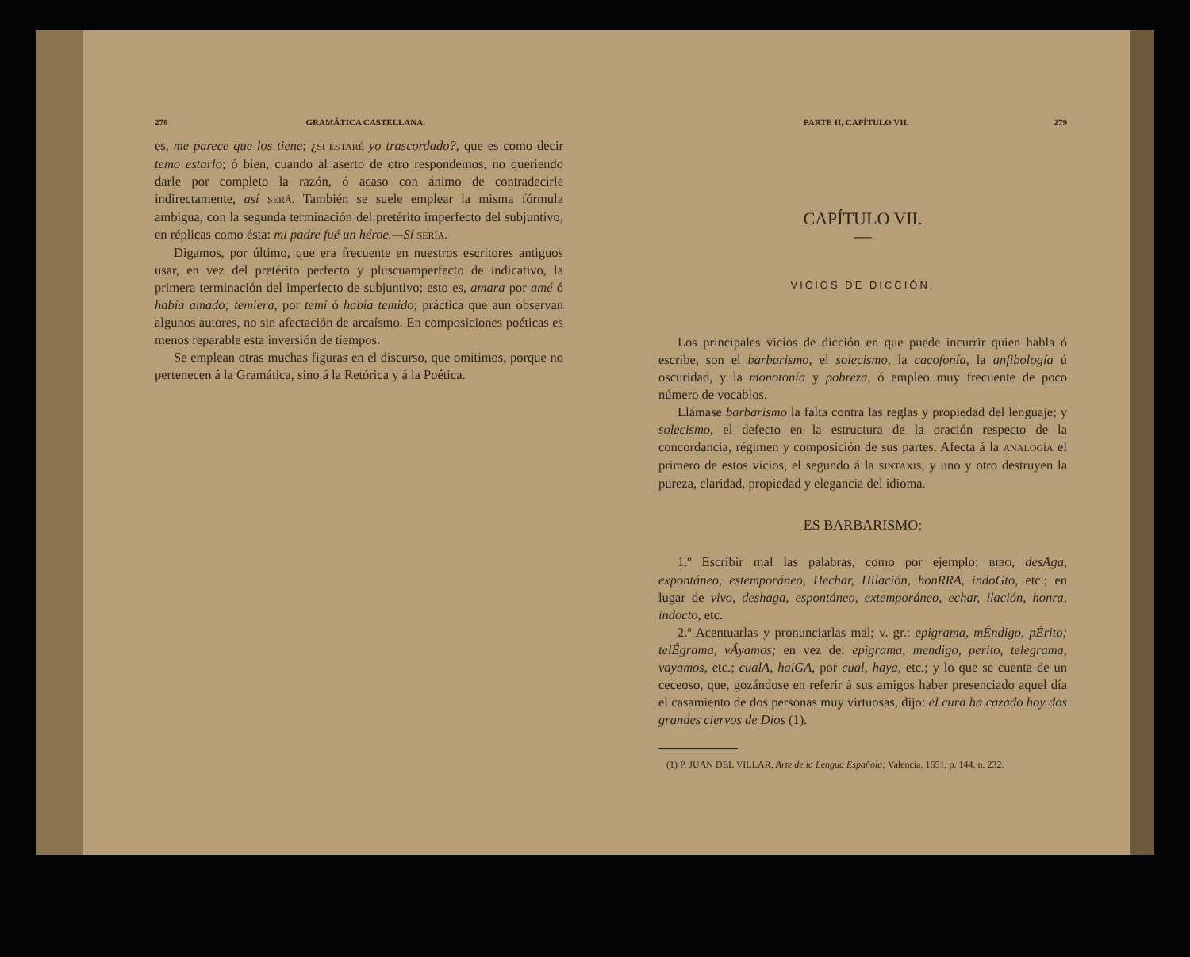278 GRAMÁTICA CASTELLANA.
es, me parece que los tiene; ¿SI ESTARÉ yo trascordado?, que es como decir temo estarlo; ó bien, cuando al aserto de otro respondemos, no queriendo darle por completo la razón, ó acaso con ánimo de contradecirle indirectamente, así SERÁ. También se suele emplear la misma fórmula ambigua, con la segunda terminación del pretérito imperfecto del subjuntivo, en réplicas como ésta: mi padre fué un héroe.—Sí SERÍA.
Digamos, por último, que era frecuente en nuestros escritores antiguos usar, en vez del pretérito perfecto y pluscuamperfecto de indicativo, la primera terminación del imperfecto de subjuntivo; esto es, amara por amé ó había amado; temiera, por temí ó había temido; práctica que aun observan algunos autores, no sin afectación de arcaísmo. En composiciones poéticas es menos reparable esta inversión de tiempos.
Se emplean otras muchas figuras en el discurso, que omitimos, porque no pertenecen á la Gramática, sino á la Retórica y á la Poética.
PARTE II, CAPÍTULO VII. 279
CAPÍTULO VII.
—
VICIOS DE DICCIÓN.
Los principales vicios de dicción en que puede incurrir quien habla ó escribe, son el barbarismo, el solecismo, la cacofonía, la anfibología ú oscuridad, y la monotonía y pobreza, ó empleo muy frecuente de poco número de vocablos.
Llámase barbarismo la falta contra las reglas y propiedad del lenguaje; y solecismo, el defecto en la estructura de la oración respecto de la concordancia, régimen y composición de sus partes. Afecta á la ANALOGÍA el primero de estos vicios, el segundo á la SINTAXIS, y uno y otro destruyen la pureza, claridad, propiedad y elegancia del idioma.
ES BARBARISMO:
1.º Escribir mal las palabras, como por ejemplo: BIBO, desAga, expontáneo, estemporáneo, Hechar, Hilación, honRRA, indoGto, etc.; en lugar de vivo, deshaga, espontáneo, extemporáneo, echar, ilación, honra, indocto, etc.
2.º Acentuarlas y pronunciarlas mal; v. gr.: epigrama, mÉndigo, pÉrito; telÉgrama, vÁyamos; en vez de: epigrama, mendigo, perito, telegrama, vayamos, etc.; cualA, haiGA, por cual, haya, etc.; y lo que se cuenta de un ceceoso, que, gozándose en referir á sus amigos haber presenciado aquel día el casamiento de dos personas muy virtuosas, dijo: el cura ha cazado hoy dos grandes ciervos de Dios (1).
(1) P. JUAN DEL VILLAR, Arte de la Lengua Española; Valencia, 1651, p. 144, n. 232.